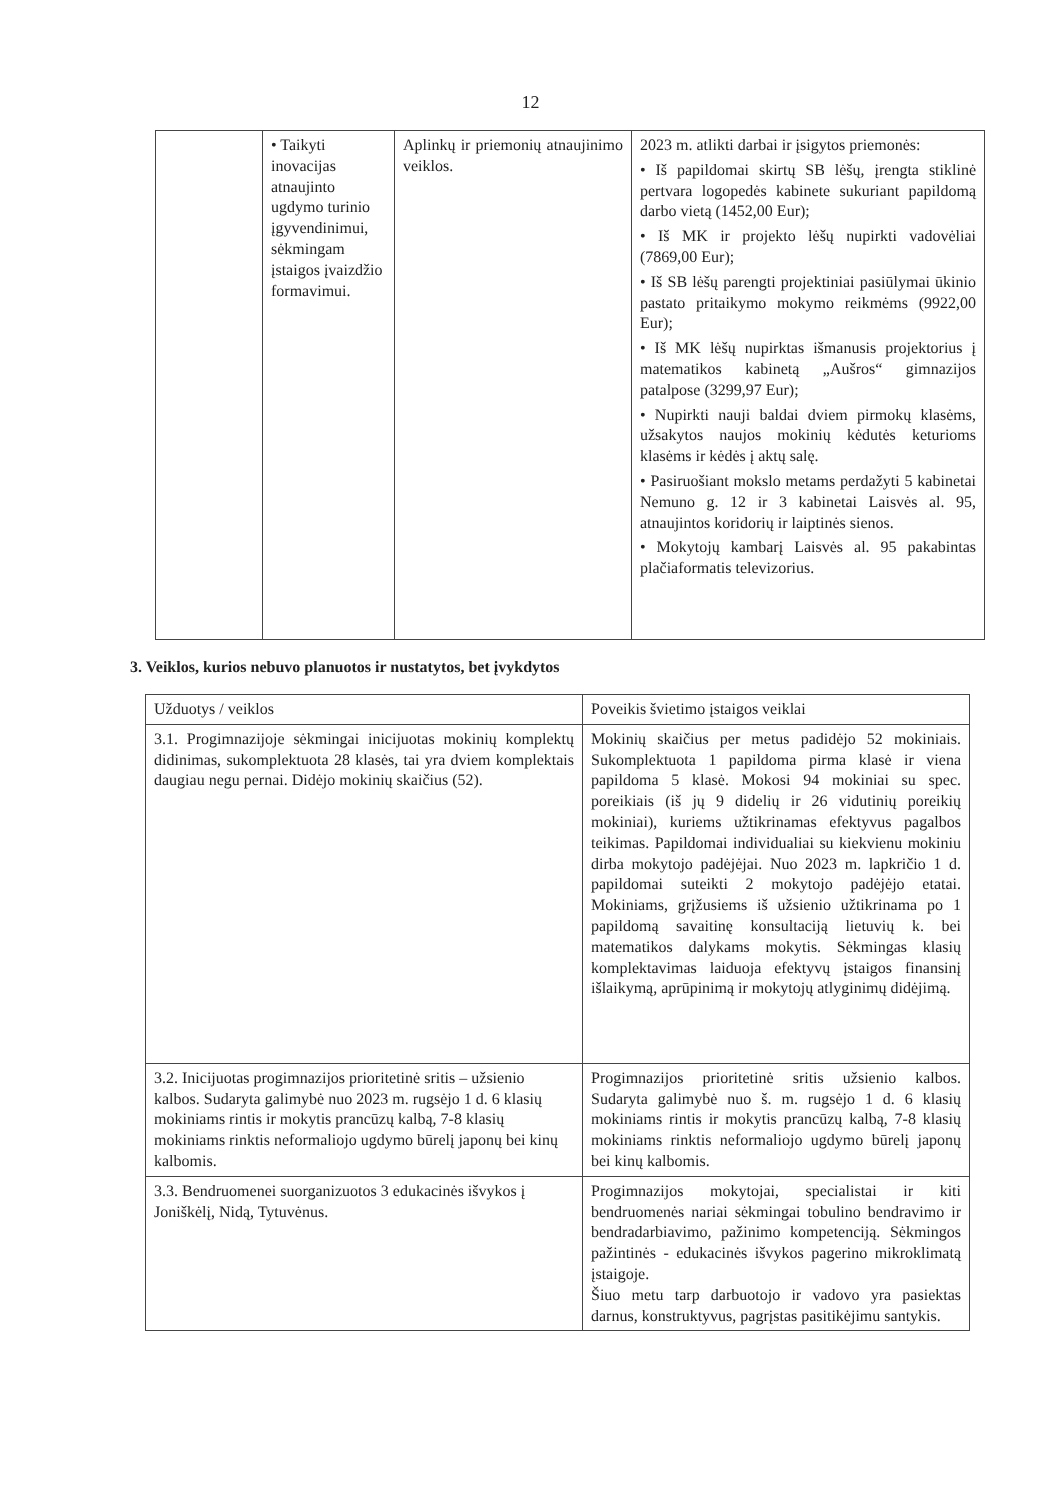12
| | • Taikyti inovacijas atnaujinto ugdymo turinio įgyvendinimui, sėkmingam įstaigos įvaizdžio formavimui. | Aplinkų ir priemonių atnaujinimo veiklos. | 2023 m. atlikti darbai ir įsigytos priemonės: • Iš papildomai skirtų SB lėšų, įrengta stiklinė pertvara logopedės kabinete sukuriant papildomą darbo vietą (1452,00 Eur); • Iš MK ir projekto lėšų nupirkti vadovėliai (7869,00 Eur); • Iš SB lėšų parengti projektiniai pasiūlymai ūkinio pastato pritaikymo mokymo reikmėms (9922,00 Eur); • Iš MK lėšų nupirktas išmanusis projektorius į matematikos kabinetą „Aušros“ gimnazijos patalpose (3299,97 Eur); • Nupirkti nauji baldai dviem pirmokų klasėms, užsakytos naujos mokinių kėdutės keturioms klasėms ir kėdės į aktų salę. • Pasiruošiant mokslo metams perdažyti 5 kabinetai Nemuno g. 12 ir 3 kabinetai Laisvės al. 95, atnaujintos koridorių ir laiptinės sienos. • Mokytojų kambarį Laisvės al. 95 pakabintas plačiaformatis televizorius. |
3. Veiklos, kurios nebuvo planuotos ir nustatytos, bet įvykdytos
| Užduotys / veiklos | Poveikis švietimo įstaigos veiklai |
| --- | --- |
| 3.1. Progimnazijoje sėkmingai inicijuotas mokinių komplektų didinimas, sukomplektuota 28 klasės, tai yra dviem komplektais daugiau negu pernai. Didėjo mokinių skaičius (52). | Mokinių skaičius per metus padidėjo 52 mokiniais. Sukomplektuota 1 papildoma pirma klasė ir viena papildoma 5 klasė. Mokosi 94 mokiniai su spec. poreikiais (iš jų 9 didelių ir 26 vidutinių poreikių mokiniai), kuriems užtikrinamas efektyvus pagalbos teikimas. Papildomai individualiai su kiekvienu mokiniu dirba mokytojo padėjėjai. Nuo 2023 m. lapkričio 1 d. papildomai suteikti 2 mokytojo padėjėjo etatai. Mokiniams, grįžusiems iš užsienio užtikrinama po 1 papildomą savaitinę konsultaciją lietuvių k. bei matematikos dalykams mokytis. Sėkmingas klasių komplektavimas laiduoja efektyvų įstaigos finansinį išlaikymą, aprūpinimą ir mokytojų atlyginimų didėjimą. |
| 3.2. Inicijuotas progimnazijos prioritetinė sritis – užsienio kalbos. Sudaryta galimybė nuo 2023 m. rugsėjo 1 d. 6 klasių mokiniams rintis ir mokytis prancūzų kalbą, 7-8 klasių mokiniams rinktis neformaliojo ugdymo būrelį japonų bei kinų kalbomis. | Progimnazijos prioritetinė sritis užsienio kalbos. Sudaryta galimybė nuo š. m. rugsėjo 1 d. 6 klasių mokiniams rintis ir mokytis prancūzų kalbą, 7-8 klasių mokiniams rinktis neformaliojo ugdymo būrelį japonų bei kinų kalbomis. |
| 3.3. Bendruomenei suorganizuotos 3 edukacinės išvykos į Joniškėlį, Nidą, Tytuvėnus. | Progimnazijos mokytojai, specialistai ir kiti bendruomenės nariai sėkmingai tobulino bendravimo ir bendradarbiavimo, pažinimo kompetenciją. Sėkmingos pažintinės - edukacinės išvykos pagerino mikroklimatą įstaigoje. Šiuo metu tarp darbuotojo ir vadovo yra pasiektas darnus, konstruktyvus, pagrįstas pasitikėjimu santykis. |